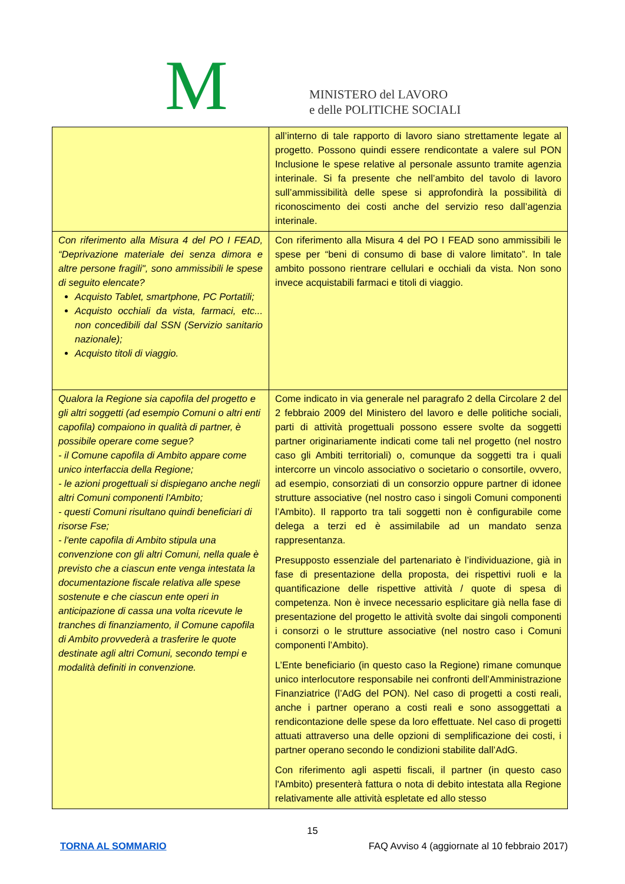M
MINISTERO del LAVORO
e delle POLITICHE SOCIALI
| | all’interno di tale rapporto di lavoro siano strettamente legate al progetto. Possono quindi essere rendicontate a valere sul PON Inclusione le spese relative al personale assunto tramite agenzia interinale. Si fa presente che nell’ambito del tavolo di lavoro sull’ammissibilità delle spese si approfondirà la possibilità di riconoscimento dei costi anche del servizio reso dall’agenzia interinale. |
| Con riferimento alla Misura 4 del PO I FEAD, “Deprivazione materiale dei senza dimora e altre persone fragili", sono ammissibili le spese di seguito elencate? Acquisto Tablet, smartphone, PC Portatili; Acquisto occhiali da vista, farmaci, etc... non concedibili dal SSN (Servizio sanitario nazionale); Acquisto titoli di viaggio. | Con riferimento alla Misura 4 del PO I FEAD sono ammissibili le spese per “beni di consumo di base di valore limitato”. In tale ambito possono rientrare cellulari e occhiali da vista. Non sono invece acquistabili farmaci e titoli di viaggio. |
| Qualora la Regione sia capofila del progetto e gli altri soggetti (ad esempio Comuni o altri enti capofila) compaiono in qualità di partner, è possibile operare come segue? - il Comune capofila di Ambito appare come unico interfaccia della Regione; - le azioni progettuali si dispiegano anche negli altri Comuni componenti l'Ambito; - questi Comuni risultano quindi beneficiari di risorse Fse; - l'ente capofila di Ambito stipula una convenzione con gli altri Comuni, nella quale è previsto che a ciascun ente venga intestata la documentazione fiscale relativa alle spese sostenute e che ciascun ente operi in anticipazione di cassa una volta ricevute le tranches di finanziamento, il Comune capofila di Ambito provvederà a trasferire le quote destinate agli altri Comuni, secondo tempi e modalità definiti in convenzione. | Come indicato in via generale nel paragrafo 2 della Circolare 2 del 2 febbraio 2009 del Ministero del lavoro e delle politiche sociali, parti di attività progettuali possono essere svolte da soggetti partner originariamente indicati come tali nel progetto (nel nostro caso gli Ambiti territoriali) o, comunque da soggetti tra i quali intercorre un vincolo associativo o societario o consortile, ovvero, ad esempio, consorziati di un consorzio oppure partner di idonee strutture associative (nel nostro caso i singoli Comuni componenti l’Ambito). Il rapporto tra tali soggetti non è configurabile come delega a terzi ed è assimilabile ad un mandato senza rappresentanza. Presupposto essenziale del partenariato è l’individuazione, già in fase di presentazione della proposta, dei rispettivi ruoli e la quantificazione delle rispettive attività / quote di spesa di competenza. Non è invece necessario esplicitare già nella fase di presentazione del progetto le attività svolte dai singoli componenti i consorzi o le strutture associative (nel nostro caso i Comuni componenti l’Ambito). L’Ente beneficiario (in questo caso la Regione) rimane comunque unico interlocutore responsabile nei confronti dell’Amministrazione Finanziatrice (l’AdG del PON). Nel caso di progetti a costi reali, anche i partner operano a costi reali e sono assoggettati a rendicontazione delle spese da loro effettuate. Nel caso di progetti attuati attraverso una delle opzioni di semplificazione dei costi, i partner operano secondo le condizioni stabilite dall’AdG. Con riferimento agli aspetti fiscali, il partner (in questo caso l'Ambito) presenterà fattura o nota di debito intestata alla Regione relativamente alle attività espletate ed allo stesso |
15
TORNA AL SOMMARIO FAQ Avviso 4 (aggiornate al 10 febbraio 2017)